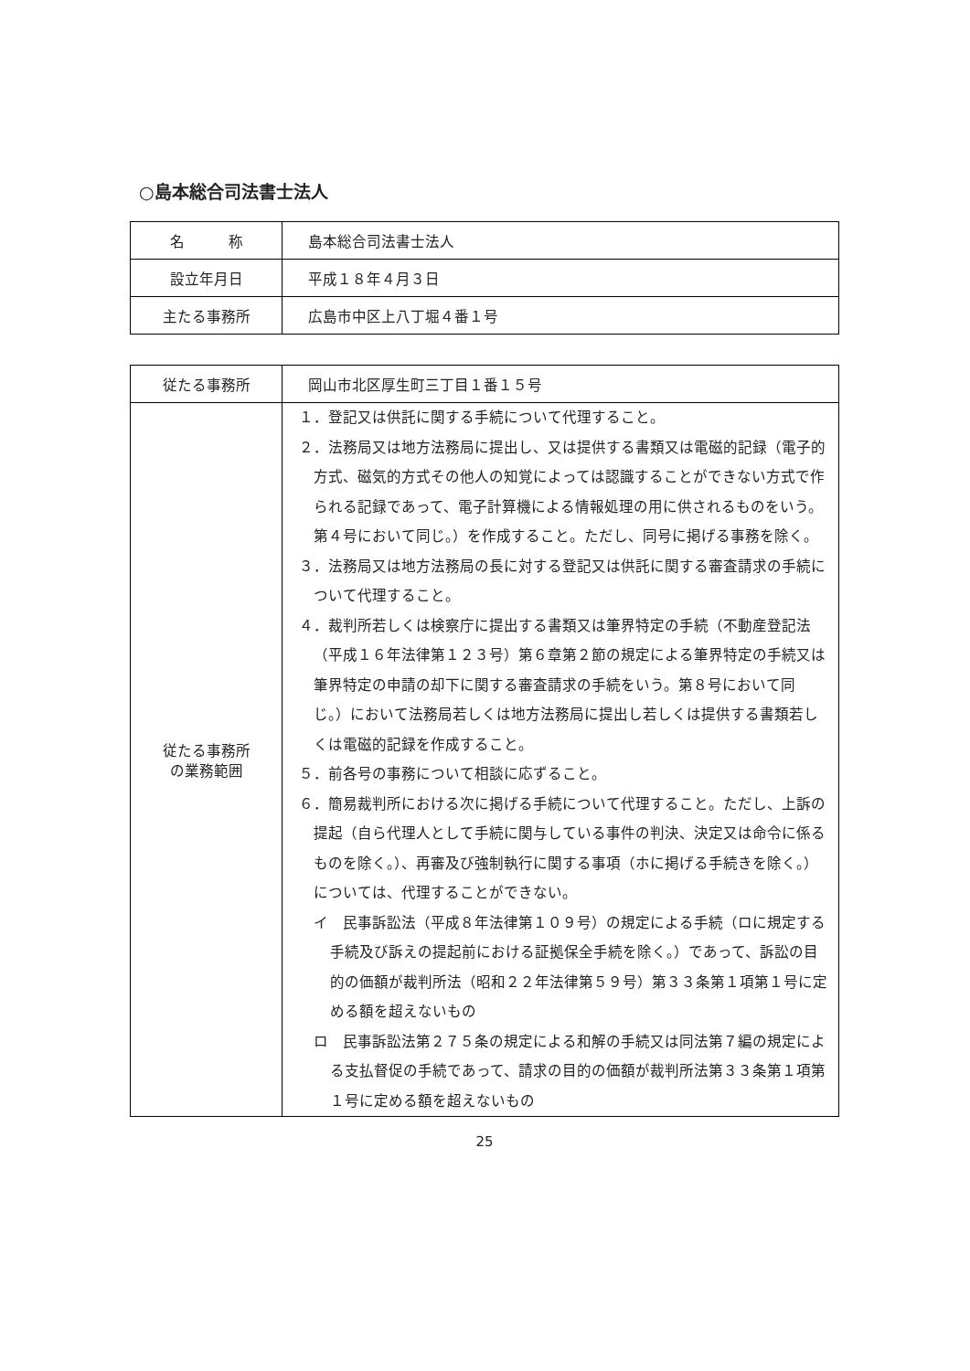○島本総合司法書士法人
| 名 称 | 島本総合司法書士法人 |
| 設立年月日 | 平成１８年４月３日 |
| 主たる事務所 | 広島市中区上八丁堀４番１号 |
| 従たる事務所 | 岡山市北区厚生町三丁目１番１５号 |
| 従たる事務所 の業務範囲 | １．登記又は供託に関する手続について代理すること。 ２．法務局又は地方法務局に提出し、又は提供する書類又は電磁的記録（電子的方式、磁気的方式その他人の知覚によっては認識することができない方式で作られる記録であって、電子計算機による情報処理の用に供されるものをいう。第４号において同じ。）を作成すること。ただし、同号に掲げる事務を除く。 ３．法務局又は地方法務局の長に対する登記又は供託に関する審査請求の手続について代理すること。 ４．裁判所若しくは検察庁に提出する書類又は筆界特定の手続（不動産登記法（平成１６年法律第１２３号）第６章第２節の規定による筆界特定の手続又は筆界特定の申請の却下に関する審査請求の手続をいう。第８号において同じ。）において法務局若しくは地方法務局に提出し若しくは提供する書類若しくは電磁的記録を作成すること。 ５．前各号の事務について相談に応ずること。 ６．簡易裁判所における次に掲げる手続について代理すること。ただし、上訴の提起（自ら代理人として手続に関与している事件の判決、決定又は命令に係るものを除く。）、再審及び強制執行に関する事項（ホに掲げる手続きを除く。）については、代理することができない。 イ 民事訴訟法（平成８年法律第１０９号）の規定による手続（ロに規定する手続及び訴えの提起前における証拠保全手続を除く。）であって、訴訟の目的の価額が裁判所法（昭和２２年法律第５９号）第３３条第１項第１号に定める額を超えないもの ロ 民事訴訟法第２７５条の規定による和解の手続又は同法第７編の規定による支払督促の手続であって、請求の目的の価額が裁判所法第３３条第１項第１号に定める額を超えないもの |
25